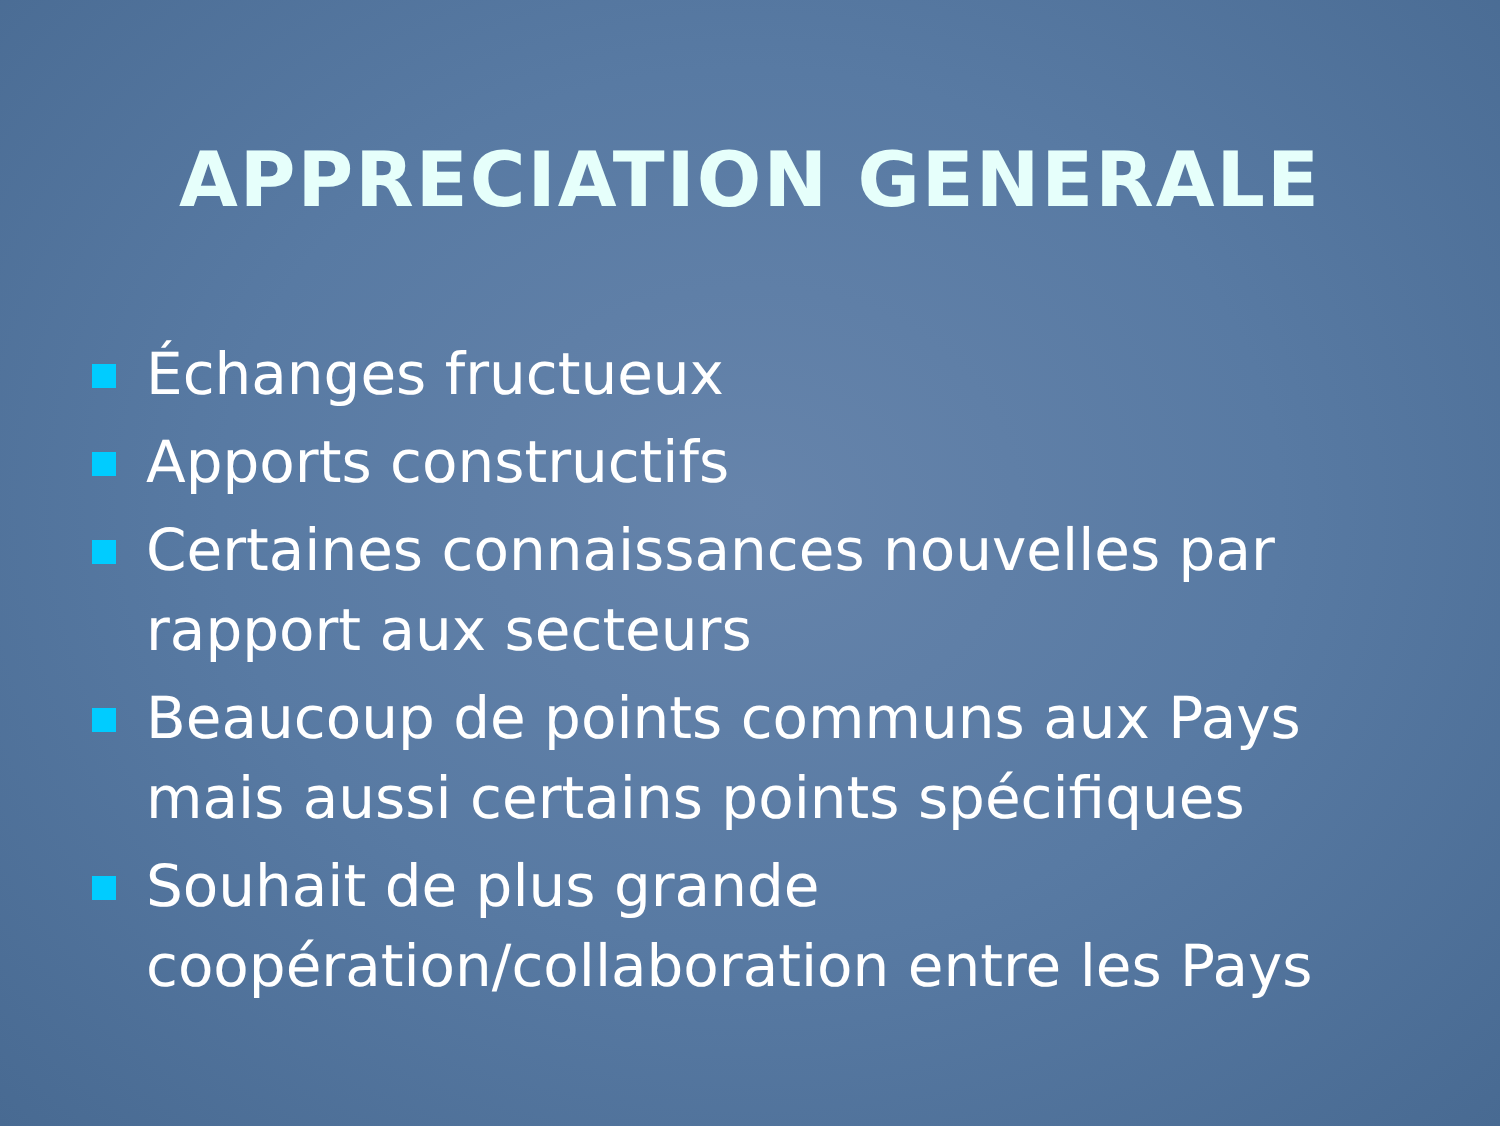APPRECIATION GENERALE
Échanges fructueux
Apports constructifs
Certaines connaissances nouvelles par rapport aux secteurs
Beaucoup de points communs aux Pays mais aussi certains points spécifiques
Souhait de plus grande coopération/collaboration entre les Pays